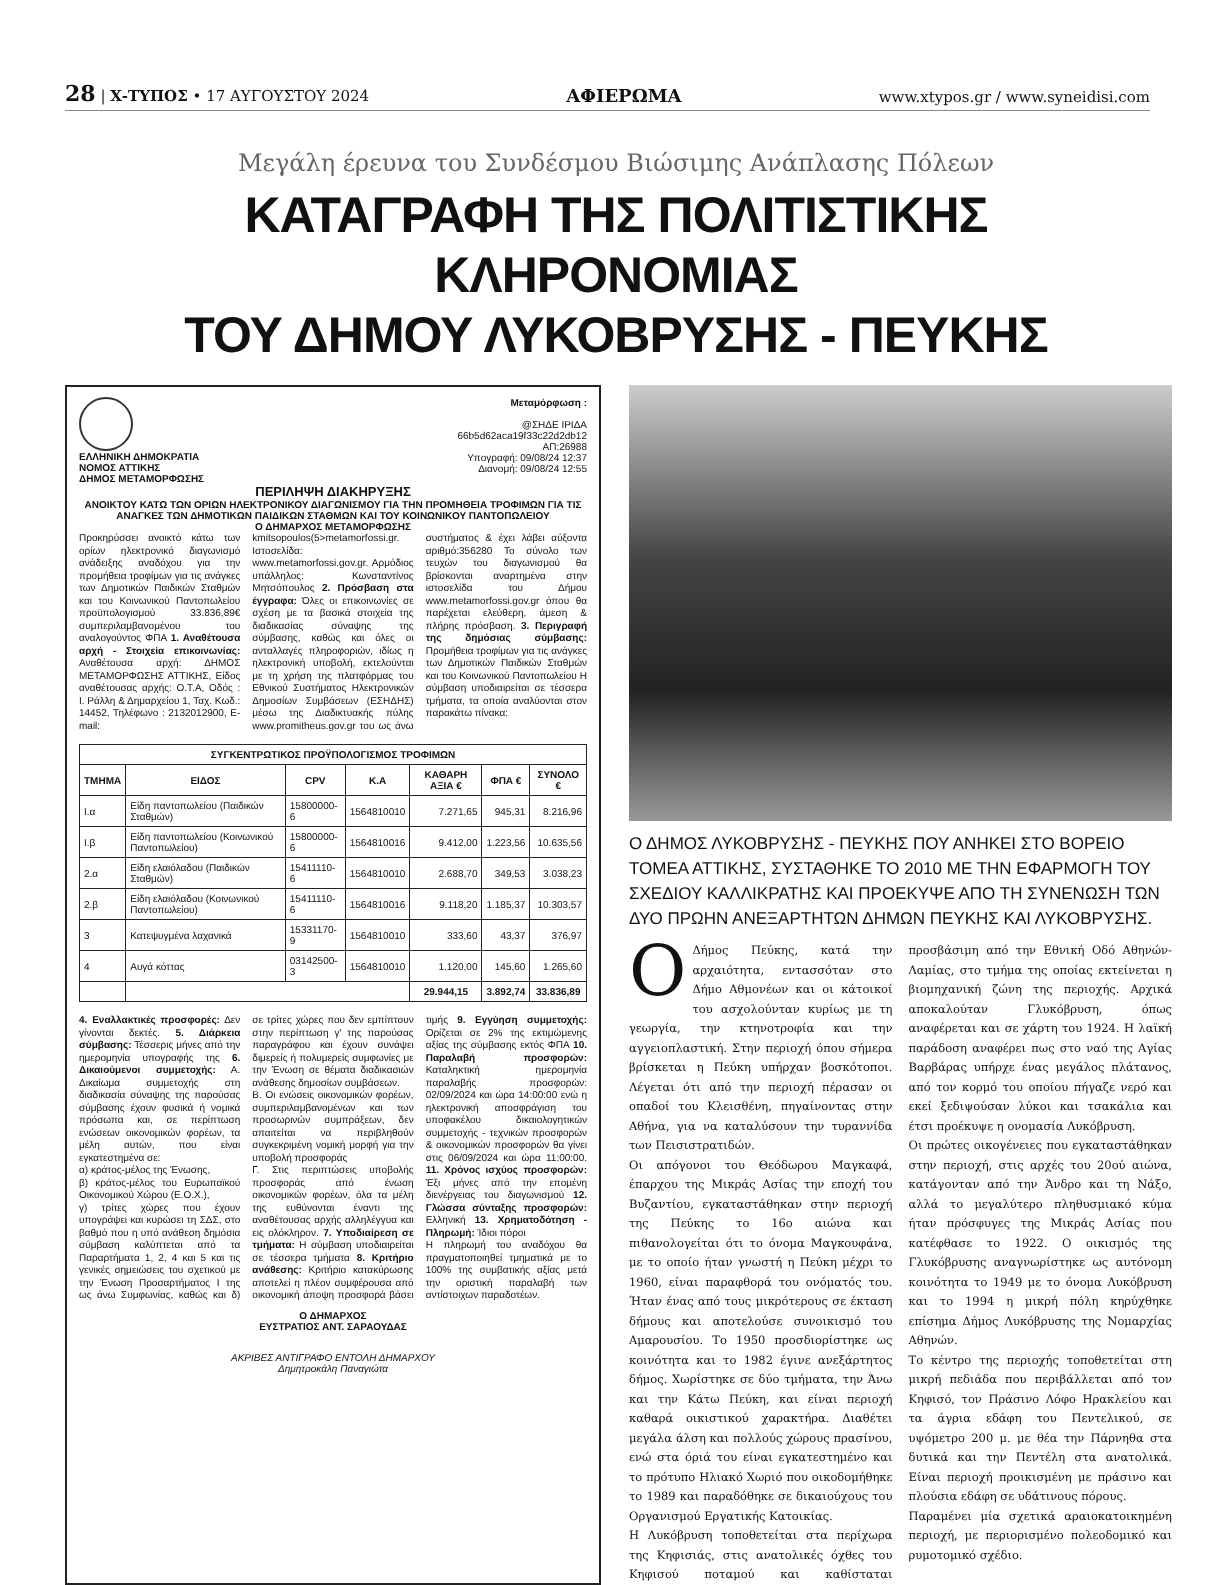28 | Χ-ΤΥΠΟΣ • 17 ΑΥΓΟΥΣΤΟΥ 2024
ΑΦΙΕΡΩΜΑ
www.xtypos.gr / www.syneidisi.com
Μεγάλη έρευνα του Συνδέσμου Βιώσιμης Ανάπλασης Πόλεων
ΚΑΤΑΓΡΑΦΗ ΤΗΣ ΠΟΛΙΤΙΣΤΙΚΗΣ ΚΛΗΡΟΝΟΜΙΑΣ
ΤΟΥ ΔΗΜΟΥ ΛΥΚΟΒΡΥΣΗΣ - ΠΕΥΚΗΣ
ΕΛΛΗΝΙΚΗ ΔΗΜΟΚΡΑΤΙΑ
ΝΟΜΟΣ ΑΤΤΙΚΗΣ
ΔΗΜΟΣ ΜΕΤΑΜΟΡΦΩΣΗΣ
Μεταμόρφωση :
@ΣΗΔΕ ΙΡΙΔΑ
66b5d62aca19f33c22d2db12
ΑΠ:26988
Υπογραφή: 09/08/24 12:37
Διανομή: 09/08/24 12:55
ΠΕΡΙΛΗΨΗ ΔΙΑΚΗΡΥΞΗΣ
ΑΝΟΙΚΤΟΥ ΚΑΤΩ ΤΩΝ ΟΡΙΩΝ ΗΛΕΚΤΡΟΝΙΚΟΥ ΔΙΑΓΩΝΙΣΜΟΥ ΓΙΑ ΤΗΝ ΠΡΟΜΗΘΕΙΑ ΤΡΟΦΙΜΩΝ ΓΙΑ ΤΙΣ ΑΝΑΓΚΕΣ ΤΩΝ ΔΗΜΟΤΙΚΩΝ ΠΑΙΔΙΚΩΝ ΣΤΑΘΜΩΝ ΚΑΙ ΤΟΥ ΚΟΙΝΩΝΙΚΟΥ ΠΑΝΤΟΠΩΛΕΙΟΥ
Ο ΔΗΜΑΡΧΟΣ ΜΕΤΑΜΟΡΦΩΣΗΣ
Προκηρύσσει ανοικτό κάτω των ορίων ηλεκτρονικό διαγωνισμό ανάδειξης αναδόχου για την προμήθεια τροφίμων για τις ανάγκες των Δημοτικών Παιδικών Σταθμών και του Κοινωνικού Παντοπωλείου προϋπολογισμού 33.836,89€ συμπεριλαμβανομένου του αναλογούντος ΦΠΑ 1. Αναθέτουσα αρχή - Στοιχεία επικοινωνίας: Αναθέτουσα αρχή: ΔΗΜΟΣ ΜΕΤΑΜΟΡΦΩΣΗΣ ΑΤΤΙΚΗΣ, Είδος αναθέτουσας αρχής: Ο.Τ.Α, Οδός : Ι. Ράλλη & Δημαρχείου 1, Ταχ. Κωδ.: 14452, Τηλέφωνο : 2132012900, E-mail: kmitsopoulos(5>metamorfossi.gr. Ιστοσελίδα: www.metamorfossi.gov.gr. Αρμόδιος υπάλληλος: Κωνσταντίνος Μητσόπουλος 2. Πρόσβαση στα έγγραφα: Όλες οι επικοινωνίες σε σχέση με τα βασικά στοιχεία της διαδικασίας σύναψης της σύμβασης, καθώς και όλες οι ανταλλαγές πληροφοριών, ιδίως η ηλεκτρονική υποβολή, εκτελούνται με τη χρήση της πλατφόρμας του Εθνικού Συστήματος Ηλεκτρονικών Δημοσίων Συμβάσεων (ΕΣΗΔΗΣ) μέσω της Διαδικτυακής πύλης www.promitheus.gov.gr του ως άνω συστήματος & έχει λάβει αύξοντα αριθμό:356280 Το σύνολο των τευχών του διαγωνισμού θα βρίσκονται αναρτημένα στην ιστοσελίδα του Δήμου www.metamorfossi.gov.gr όπου θα παρέχεται ελεύθερη, άμεση & πλήρης πρόσβαση. 3. Περιγραφή της δημόσιας σύμβασης: Προμήθεια τροφίμων για τις ανάγκες των Δημοτικών Παιδικών Σταθμών και του Κοινωνικού Παντοπωλείου Η σύμβαση υποδιαιρείται σε τέσσερα τμήματα, τα οποία αναλύονται στον παρακάτω πίνακα:
| ΣΥΓΚΕΝΤΡΩΤΙΚΟΣ ΠΡΟΫΠΟΛΟΓΙΣΜΟΣ ΤΡΟΦΙΜΩΝ | | | | | | |
| --- | --- | --- | --- | --- | --- | --- |
| ΤΜΗΜΑ | ΕΙΔΟΣ | CPV | Κ.Α | ΚΑΘΑΡΗ ΑΞΙΑ € | ΦΠΑ € | ΣΥΝΟΛΟ € |
| Ι.α | Είδη παντοπωλείου (Παιδικών Σταθμών) | 15800000-6 | 1564810010 | 7.271,65 | 945,31 | 8.216,96 |
| Ι.β | Είδη παντοπωλείου (Κοινωνικού Παντοπωλείου) | 15800000-6 | 1564810016 | 9.412,00 | 1.223,56 | 10.635,56 |
| 2.α | Είδη ελαιόλαδου (Παιδικών Σταθμών) | 15411110-6 | 1564810010 | 2.688,70 | 349,53 | 3.038,23 |
| 2.β | Είδη ελαιόλαδου (Κοινωνικού Παντοπωλείου) | 15411110-6 | 1564810016 | 9.118,20 | 1.185,37 | 10.303,57 |
| 3 | Κατεψυγμένα λαχανικά | 15331170-9 | 1564810010 | 333,60 | 43,37 | 376,97 |
| 4 | Αυγά κόττας | 03142500-3 | 1564810010 | 1.120,00 | 145,60 | 1.265,60 |
| | | | | 29.944,15 | 3.892,74 | 33.836,89 |
4. Εναλλακτικές προσφορές: Δεν γίνονται δεκτές. 5. Διάρκεια σύμβασης: Τέσσερις μήνες από την ημερομηνία υπογραφής της 6. Δικαιούμενοι συμμετοχής: Α. Δικαίωμα συμμετοχής στη διαδικασία σύναψης της παρούσας σύμβασης έχουν φυσικά ή νομικά πρόσωπα και, σε περίπτωση ενώσεων οικονομικών φορέων, τα μέλη αυτών, που είναι εγκατεστημένα σε:
α) κράτος-μέλος της Ένωσης,
β) κράτος-μέλος του Ευρωπαϊκού Οικονομικού Χώρου (Ε.Ο.Χ.),
γ) τρίτες χώρες που έχουν υπογράψει και κυρώσει τη ΣΔΣ, στο βαθμό που η υπό ανάθεση δημόσια σύμβαση καλύπτεται από τα Παραρτήματα 1, 2, 4 και 5 και τις γενικές σημειώσεις του σχετικού με την Ένωση Προσαρτήματος Ι της ως άνω Συμφωνίας, καθώς και δ) σε τρίτες χώρες που δεν εμπίπτουν στην περίπτωση γ' της παρούσας παραγράφου και έχουν συνάψει διμερείς ή πολυμερείς συμφωνίες με την Ένωση σε θέματα διαδικασιών ανάθεσης δημοσίων συμβάσεων.
Β. Οι ενώσεις οικονομικών φορέων, συμπεριλαμβανομένων και των προσωρινών συμπράξεων, δεν απαιτείται να περιβληθούν συγκεκριμένη νομική μορφή για την υποβολή προσφοράς
Γ. Στις περιπτώσεις υποβολής προσφοράς από ένωση οικονομικών φορέων, όλα τα μέλη της ευθύνονται έναντι της αναθέτουσας αρχής αλληλέγγυα και εις ολόκληρον. 7. Υποδιαίρεση σε τμήματα: Η σύμβαση υποδιαιρείται σε τέσσερα τμήματα 8. Κριτήριο ανάθεσης: Κριτήριο κατακύρωσης αποτελεί η πλέον συμφέρουσα από οικονομική άποψη προσφορά βάσει τιμής 9. Εγγύηση συμμετοχής: Ορίζεται σε 2% της εκτιμώμενης αξίας της σύμβασης εκτός ΦΠΑ 10. Παραλαβή προσφορών: Καταληκτική ημερομηνία παραλαβής προσφορών: 02/09/2024 και ώρα 14:00:00 ενώ η ηλεκτρονική αποσφράγιση του υποφακέλου δικαιολογητικών συμμετοχής - τεχνικών προσφορών & οικονομικών προσφορών θα γίνει στις 06/09/2024 και ώρα 11:00:00. 11. Χρόνος ισχύος προσφορών: Έξι μήνες από την επομένη διενέργειας του διαγωνισμού 12. Γλώσσα σύνταξης προσφορών: Ελληνική 13. Χρηματοδότηση - Πληρωμή: Ίδιοι πόροι
Η πληρωμή του αναδόχου θα πραγματοποιηθεί τμηματικά με το 100% της συμβατικής αξίας μετά την οριστική παραλαβή των αντίστοιχων παραδοτέων.
Ο ΔΗΜΑΡΧΟΣ
ΕΥΣΤΡΑΤΙΟΣ ΑΝΤ. ΣΑΡΑΟΥΔΑΣ
ΑΚΡΙΒΕΣ ΑΝΤΙΓΡΑΦΟ ΕΝΤΟΛΗ ΔΗΜΑΡΧΟΥ
Δημητροκάλη Παναγιώτα
Ο ΔΗΜΟΣ ΛΥΚΟΒΡΥΣΗΣ - ΠΕΥΚΗΣ ΠΟΥ ΑΝΗΚΕΙ ΣΤΟ ΒΟΡΕΙΟ ΤΟΜΕΑ ΑΤΤΙΚΗΣ, ΣΥΣΤΑΘΗΚΕ ΤΟ 2010 ΜΕ ΤΗΝ ΕΦΑΡΜΟΓΗ ΤΟΥ ΣΧΕΔΙΟΥ ΚΑΛΛΙΚΡΑΤΗΣ ΚΑΙ ΠΡΟΕΚΥΨΕ ΑΠΟ ΤΗ ΣΥΝΕΝΩΣΗ ΤΩΝ ΔΥΟ ΠΡΩΗΝ ΑΝΕΞΑΡΤΗΤΩΝ ΔΗΜΩΝ ΠΕΥΚΗΣ ΚΑΙ ΛΥΚΟΒΡΥΣΗΣ.
Ο Δήμος Πεύκης, κατά την αρχαιότητα, εντασσόταν στο Δήμο Αθμονέων και οι κάτοικοί του ασχολούνταν κυρίως με τη γεωργία, την κτηνοτροφία και την αγγειοπλαστική. Στην περιοχή όπου σήμερα βρίσκεται η Πεύκη υπήρχαν βοσκότοποι. Λέγεται ότι από την περιοχή πέρασαν οι οπαδοί του Κλεισθένη, πηγαίνοντας στην Αθήνα, για να καταλύσουν την τυραννίδα των Πεισιστρατιδών.
Οι απόγονοι του Θεόδωρου Μαγκαφά, έπαρχου της Μικράς Ασίας την εποχή του Βυζαντίου, εγκαταστάθηκαν στην περιοχή της Πεύκης το 16ο αιώνα και πιθανολογείται ότι το όνομα Μαγκουφάνα, με το οποίο ήταν γνωστή η Πεύκη μέχρι το 1960, είναι παραφθορά του ονόματός του. Ήταν ένας από τους μικρότερους σε έκταση δήμους και αποτελούσε συνοικισμό του Αμαρουσίου. Το 1950 προσδιορίστηκε ως κοινότητα και το 1982 έγινε ανεξάρτητος δήμος. Χωρίστηκε σε δύο τμήματα, την Άνω και την Κάτω Πεύκη, και είναι περιοχή καθαρά οικιστικού χαρακτήρα. Διαθέτει μεγάλα άλση και πολλούς χώρους πρασίνου, ενώ στα όριά του είναι εγκατεστημένο και το πρότυπο Ηλιακό Χωριό που οικοδομήθηκε το 1989 και παραδόθηκε σε δικαιούχους του Οργανισμού Εργατικής Κατοικίας.
Η Λυκόβρυση τοποθετείται στα περίχωρα της Κηφισιάς, στις ανατολικές όχθες του Κηφισού ποταμού και καθίσταται προσβάσιμη από την Εθνική Οδό Αθηνών-Λαμίας, στο τμήμα της οποίας εκτείνεται η βιομηχανική ζώνη της περιοχής. Αρχικά αποκαλούταν Γλυκόβρυση, όπως αναφέρεται και σε χάρτη του 1924. Η λαϊκή παράδοση αναφέρει πως στο ναό της Αγίας Βαρβάρας υπήρχε ένας μεγάλος πλάτανος, από τον κορμό του οποίου πήγαζε νερό και εκεί ξεδιψούσαν λύκοι και τσακάλια και έτσι προέκυψε η ονομασία Λυκόβρυση.
Οι πρώτες οικογένειες που εγκαταστάθηκαν στην περιοχή, στις αρχές του 20ού αιώνα, κατάγονταν από την Άνδρο και τη Νάξο, αλλά το μεγαλύτερο πληθυσμιακό κύμα ήταν πρόσφυγες της Μικράς Ασίας που κατέφθασε το 1922. Ο οικισμός της Γλυκόβρυσης αναγνωρίστηκε ως αυτόνομη κοινότητα το 1949 με το όνομα Λυκόβρυση και το 1994 η μικρή πόλη κηρύχθηκε επίσημα Δήμος Λυκόβρυσης της Νομαρχίας Αθηνών.
Το κέντρο της περιοχής τοποθετείται στη μικρή πεδιάδα που περιβάλλεται από τον Κηφισό, τον Πράσινο Λόφο Ηρακλείου και τα άγρια εδάφη του Πεντελικού, σε υψόμετρο 200 μ. με θέα την Πάρνηθα στα δυτικά και την Πεντέλη στα ανατολικά. Είναι περιοχή προικισμένη με πράσινο και πλούσια εδάφη σε υδάτινους πόρους.
Παραμένει μία σχετικά αραιοκατοικημένη περιοχή, με περιορισμένο πολεοδομικό και ρυμοτομικό σχέδιο.